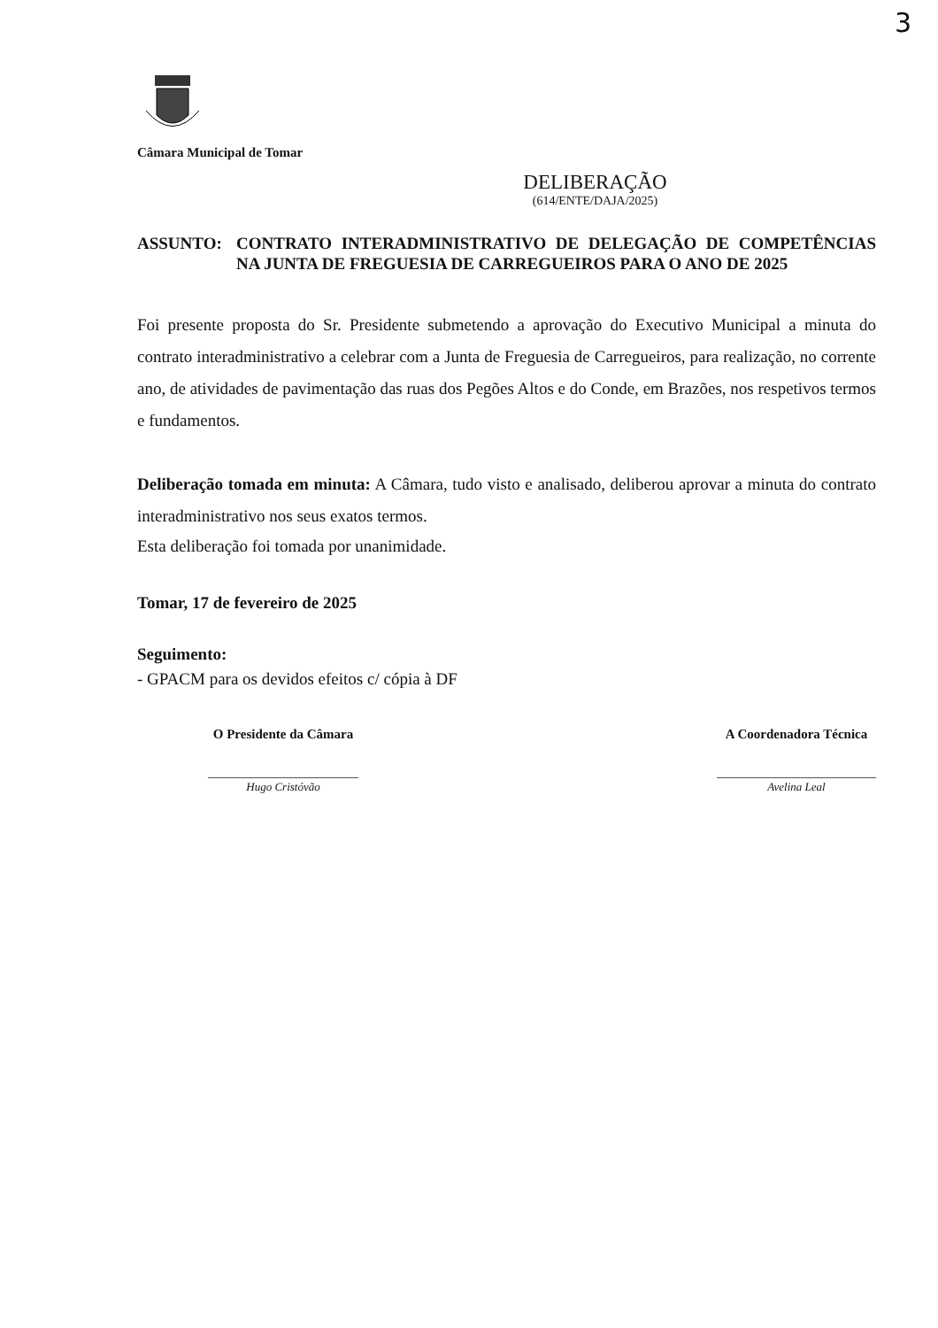3
Câmara Municipal de Tomar
DELIBERAÇÃO
(614/ENTE/DAJA/2025)
ASSUNTO: CONTRATO INTERADMINISTRATIVO DE DELEGAÇÃO DE COMPETÊNCIAS NA JUNTA DE FREGUESIA DE CARREGUEIROS PARA O ANO DE 2025
Foi presente proposta do Sr. Presidente submetendo a aprovação do Executivo Municipal a minuta do contrato interadministrativo a celebrar com a Junta de Freguesia de Carregueiros, para realização, no corrente ano, de atividades de pavimentação das ruas dos Pegões Altos e do Conde, em Brazões, nos respetivos termos e fundamentos.
Deliberação tomada em minuta: A Câmara, tudo visto e analisado, deliberou aprovar a minuta do contrato interadministrativo nos seus exatos termos.
Esta deliberação foi tomada por unanimidade.
Tomar, 17 de fevereiro de 2025
Seguimento:
- GPACM para os devidos efeitos c/ cópia à DF
O Presidente da Câmara
Hugo Cristóvão
A Coordenadora Técnica
Avelina Leal